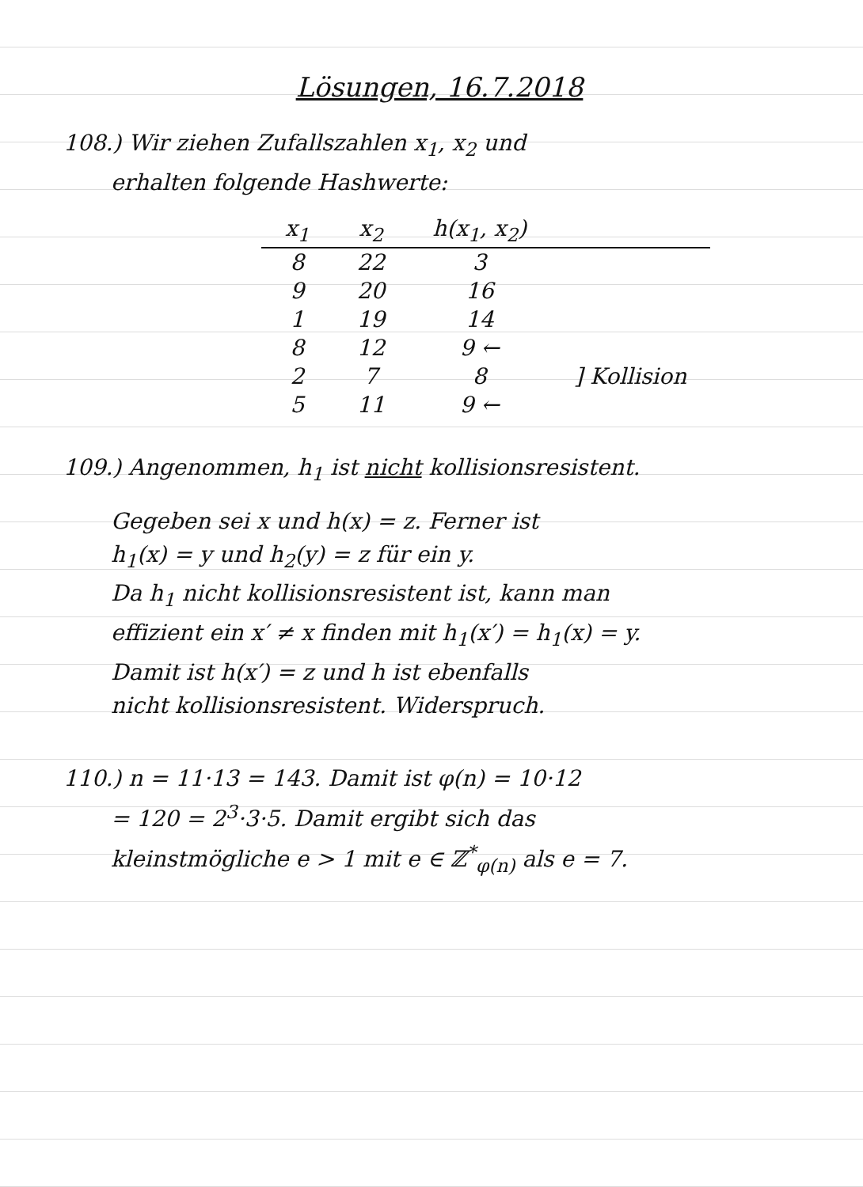Lösungen, 16.7.2018
108.) Wir ziehen Zufallszahlen x<sub>1</sub>, x<sub>2</sub> und
erhalten folgende Hashwerte:
| x<sub>1</sub> | x<sub>2</sub> | h(x<sub>1</sub>, x<sub>2</sub>) | |
| --- | --- | --- | --- |
| 8 | 22 | 3 | |
| 9 | 20 | 16 | |
| 1 | 19 | 14 | |
| 8 | 12 | 9 ← | ] Kollision |
| 2 | 7 | 8 | |
| 5 | 11 | 9 ← | |
109.) Angenommen, h<sub>1</sub> ist nicht kollisionsresistent.
Gegeben sei x und h(x) = z. Ferner ist
h<sub>1</sub>(x) = y und h<sub>2</sub>(y) = z für ein y.
Da h<sub>1</sub> nicht kollisionsresistent ist, kann man
effizient ein x′ ≠ x finden mit h<sub>1</sub>(x′) = h<sub>1</sub>(x) = y.
Damit ist h(x′) = z und h ist ebenfalls
nicht kollisionsresistent. Widerspruch.
110.) n = 11·13 = 143. Damit ist φ(n) = 10·12
= 120 = 2<sup>3</sup>·3·5. Damit ergibt sich das
kleinstmögliche e > 1 mit e ∈ ℤ<sup>*</sup><sub>φ(n)</sub> als e = 7.